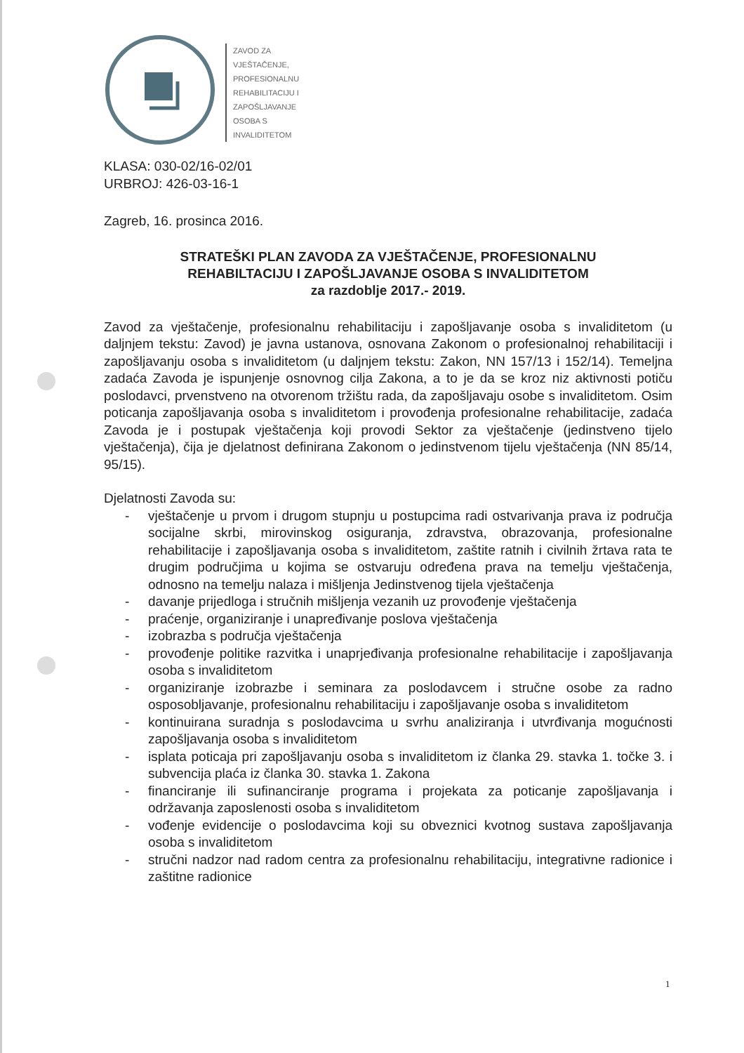ZAVOD ZA
VJEŠTAČENJE,
PROFESIONALNU
REHABILITACIJU I
ZAPOŠLJAVANJE
OSOBA S
INVALIDITETOM
KLASA: 030-02/16-02/01
URBROJ: 426-03-16-1
Zagreb, 16. prosinca 2016.
STRATEŠKI PLAN ZAVODA ZA VJEŠTAČENJE, PROFESIONALNU
REHABILTACIJU I ZAPOŠLJAVANJE OSOBA S INVALIDITETOM
za razdoblje 2017.- 2019.
Zavod za vještačenje, profesionalnu rehabilitaciju i zapošljavanje osoba s invaliditetom (u daljnjem tekstu: Zavod) je javna ustanova, osnovana Zakonom o profesionalnoj rehabilitaciji i zapošljavanju osoba s invaliditetom (u daljnjem tekstu: Zakon, NN 157/13 i 152/14). Temeljna zadaća Zavoda je ispunjenje osnovnog cilja Zakona, a to je da se kroz niz aktivnosti potiču poslodavci, prvenstveno na otvorenom tržištu rada, da zapošljavaju osobe s invaliditetom. Osim poticanja zapošljavanja osoba s invaliditetom i provođenja profesionalne rehabilitacije, zadaća Zavoda je i postupak vještačenja koji provodi Sektor za vještačenje (jedinstveno tijelo vještačenja), čija je djelatnost definirana Zakonom o jedinstvenom tijelu vještačenja (NN 85/14, 95/15).
Djelatnosti Zavoda su:
- vještačenje u prvom i drugom stupnju u postupcima radi ostvarivanja prava iz područja socijalne skrbi, mirovinskog osiguranja, zdravstva, obrazovanja, profesionalne rehabilitacije i zapošljavanja osoba s invaliditetom, zaštite ratnih i civilnih žrtava rata te drugim područjima u kojima se ostvaruju određena prava na temelju vještačenja, odnosno na temelju nalaza i mišljenja Jedinstvenog tijela vještačenja
- davanje prijedloga i stručnih mišljenja vezanih uz provođenje vještačenja
- praćenje, organiziranje i unapređivanje poslova vještačenja
- izobrazba s područja vještačenja
- provođenje politike razvitka i unaprjeđivanja profesionalne rehabilitacije i zapošljavanja osoba s invaliditetom
- organiziranje izobrazbe i seminara za poslodavcem i stručne osobe za radno osposobljavanje, profesionalnu rehabilitaciju i zapošljavanje osoba s invaliditetom
- kontinuirana suradnja s poslodavcima u svrhu analiziranja i utvrđivanja mogućnosti zapošljavanja osoba s invaliditetom
- isplata poticaja pri zapošljavanju osoba s invaliditetom iz članka 29. stavka 1. točke 3. i subvencija plaća iz članka 30. stavka 1. Zakona
- financiranje ili sufinanciranje programa i projekata za poticanje zapošljavanja i održavanja zaposlenosti osoba s invaliditetom
- vođenje evidencije o poslodavcima koji su obveznici kvotnog sustava zapošljavanja osoba s invaliditetom
- stručni nadzor nad radom centra za profesionalnu rehabilitaciju, integrativne radionice i zaštitne radionice
1